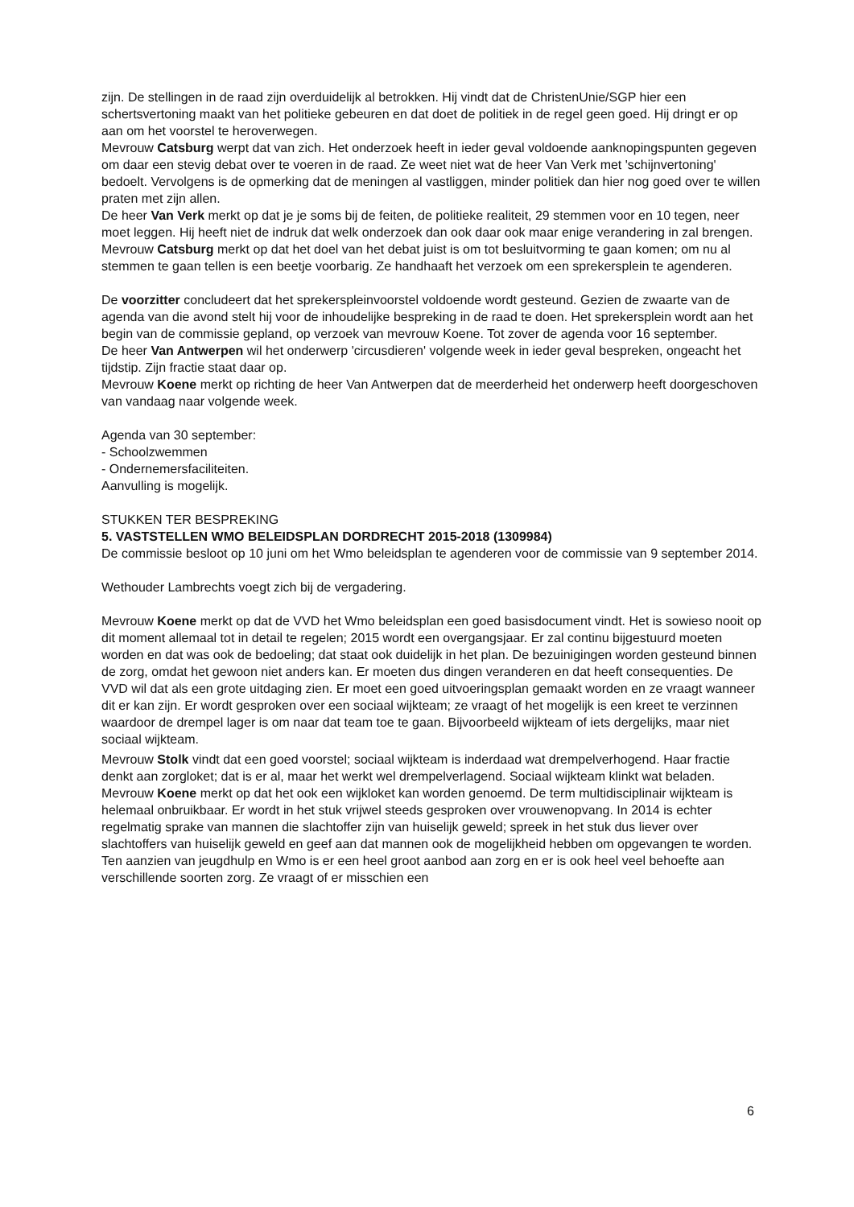zijn. De stellingen in de raad zijn overduidelijk al betrokken. Hij vindt dat de ChristenUnie/SGP hier een schertsvertoning maakt van het politieke gebeuren en dat doet de politiek in de regel geen goed. Hij dringt er op aan om het voorstel te heroverwegen.
Mevrouw Catsburg werpt dat van zich. Het onderzoek heeft in ieder geval voldoende aanknopingspunten gegeven om daar een stevig debat over te voeren in de raad. Ze weet niet wat de heer Van Verk met 'schijnvertoning' bedoelt. Vervolgens is de opmerking dat de meningen al vastliggen, minder politiek dan hier nog goed over te willen praten met zijn allen.
De heer Van Verk merkt op dat je je soms bij de feiten, de politieke realiteit, 29 stemmen voor en 10 tegen, neer moet leggen. Hij heeft niet de indruk dat welk onderzoek dan ook daar ook maar enige verandering in zal brengen.
Mevrouw Catsburg merkt op dat het doel van het debat juist is om tot besluitvorming te gaan komen; om nu al stemmen te gaan tellen is een beetje voorbarig. Ze handhaaft het verzoek om een sprekersplein te agenderen.
De voorzitter concludeert dat het sprekerspleinvoorstel voldoende wordt gesteund. Gezien de zwaarte van de agenda van die avond stelt hij voor de inhoudelijke bespreking in de raad te doen. Het sprekersplein wordt aan het begin van de commissie gepland, op verzoek van mevrouw Koene. Tot zover de agenda voor 16 september.
De heer Van Antwerpen wil het onderwerp 'circusdieren' volgende week in ieder geval bespreken, ongeacht het tijdstip. Zijn fractie staat daar op.
Mevrouw Koene merkt op richting de heer Van Antwerpen dat de meerderheid het onderwerp heeft doorgeschoven van vandaag naar volgende week.
Agenda van 30 september:
- Schoolzwemmen
- Ondernemersfaciliteiten.
Aanvulling is mogelijk.
STUKKEN TER BESPREKING
5. VASTSTELLEN WMO BELEIDSPLAN DORDRECHT 2015-2018 (1309984)
De commissie besloot op 10 juni om het Wmo beleidsplan te agenderen voor de commissie van 9 september 2014.
Wethouder Lambrechts voegt zich bij de vergadering.
Mevrouw Koene merkt op dat de VVD het Wmo beleidsplan een goed basisdocument vindt. Het is sowieso nooit op dit moment allemaal tot in detail te regelen; 2015 wordt een overgangsjaar. Er zal continu bijgestuurd moeten worden en dat was ook de bedoeling; dat staat ook duidelijk in het plan. De bezuinigingen worden gesteund binnen de zorg, omdat het gewoon niet anders kan. Er moeten dus dingen veranderen en dat heeft consequenties. De VVD wil dat als een grote uitdaging zien. Er moet een goed uitvoeringsplan gemaakt worden en ze vraagt wanneer dit er kan zijn. Er wordt gesproken over een sociaal wijkteam; ze vraagt of het mogelijk is een kreet te verzinnen waardoor de drempel lager is om naar dat team toe te gaan. Bijvoorbeeld wijkteam of iets dergelijks, maar niet sociaal wijkteam.
Mevrouw Stolk vindt dat een goed voorstel; sociaal wijkteam is inderdaad wat drempelverhogend. Haar fractie denkt aan zorgloket; dat is er al, maar het werkt wel drempelverlagend. Sociaal wijkteam klinkt wat beladen.
Mevrouw Koene merkt op dat het ook een wijkloket kan worden genoemd. De term multidisciplinair wijkteam is helemaal onbruikbaar. Er wordt in het stuk vrijwel steeds gesproken over vrouwenopvang. In 2014 is echter regelmatig sprake van mannen die slachtoffer zijn van huiselijk geweld; spreek in het stuk dus liever over slachtoffers van huiselijk geweld en geef aan dat mannen ook de mogelijkheid hebben om opgevangen te worden. Ten aanzien van jeugdhulp en Wmo is er een heel groot aanbod aan zorg en er is ook heel veel behoefte aan verschillende soorten zorg. Ze vraagt of er misschien een
6